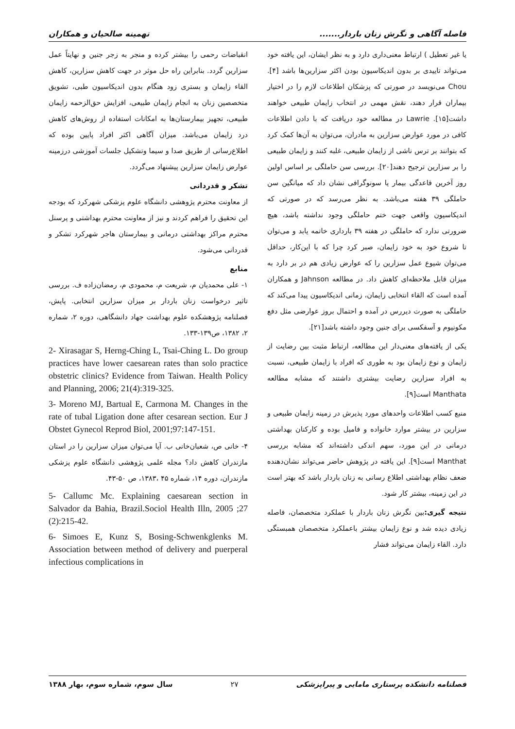فاصله آگاهی و نگرش زنان باردار....... تهمینه صالحیان و همکاران
یا غیر تعطیل ) ارتباط معنی‌داری دارد و به نظر ایشان، این یافته خود می‌تواند تاییدی بر بدون اندیکاسیون بودن اکثر سزارین‌ها باشد [۴]. Chou می‌نویسد در صورتی که پزشکان اطلاعات لازم را در اختیار بیماران قرار دهند، نقش مهمی در انتخاب زایمان طبیعی خواهند داشت[۱۵]. Lawrie در مطالعه خود دریافت که با دادن اطلاعات کافی در مورد عوارض سزارین به مادران، می‌توان به آن‌ها کمک کرد که بتوانند بر ترس ناشی از زایمان طبیعی، غلبه کنند و زایمان طبیعی را بر سزارین ترجیح دهند[۲۰]. بررسی سن حاملگی بر اساس اولین روز آخرین قاعدگی بیمار یا سونوگرافی نشان داد که میانگین سن حاملگی ۳۹ هفته می‌باشد. به نظر می‌رسد که در صورتی که اندیکاسیون واقعی جهت ختم حاملگی وجود نداشته باشد، هیچ ضرورتی ندارد که حاملگی در هفته ۳۹ بارداری خاتمه یابد و می‌توان تا شروع خود به خود زایمان، صبر کرد چرا که با این‌کار، حداقل می‌توان شیوع عمل سزارین را که عوارض زیادی هم در بر دارد به میزان قابل ملاحظه‌ای کاهش داد. در مطالعه Jahnson و همکاران آمده است که القاء انتخابی زایمان، زمانی اندیکاسیون پیدا می‌کند که حاملگی به صورت دیررس در آمده و احتمال بروز عوارضی مثل دفع مکونیوم و آسفکسی برای جنین وجود داشته باشد[۲۱].
یکی از یافته‌های معنی‌دار این مطالعه، ارتباط مثبت بین رضایت از زایمان و نوع زایمان بود به طوری که افراد با زایمان طبیعی، نسبت به افراد سزارین رضایت بیشتری داشتند که مشابه مطالعه Manthata است[۹].
منبع کسب اطلاعات واحدهای مورد پذیرش در زمینه زایمان طبیعی و سزارین در بیشتر موارد خانواده و فامیل بوده و کارکنان بهداشتی درمانی در این مورد، سهم اندکی داشته‌اند که مشابه بررسی Manthat است[۹]. این یافته در پژوهش حاضر می‌تواند نشان‌دهنده ضعف نظام بهداشتی اطلاع رسانی به زنان باردار باشد که بهتر است در این زمینه، بیشتر کار شود.
نتیجه گیری: بین نگرش زنان باردار با عملکرد متخصصان، فاصله زیادی دیده شد و نوع زایمان بیشتر باعملکرد متخصصان همبستگی دارد. القاء زایمان می‌تواند فشار
انقباضات رحمی را بیشتر کرده و منجر به زجر جنین و نهایتاً عمل سزارین گردد. بنابراین راه حل موثر در جهت کاهش سزارین، کاهش القاء زایمان و بستری زود هنگام بدون اندیکاسیون طبی، تشویق متخصصین زنان به انجام زایمان طبیعی، افزایش حق‌الزحمه زایمان طبیعی، تجهیز بیمارستان‌ها به امکانات استفاده از روش‌های کاهش درد زایمان می‌باشد. میزان آگاهی اکثر افراد پایین بوده که اطلاع‌رسانی از طریق صدا و سیما وتشکیل جلسات آموزشی درزمینه عوارض زایمان سزارین پیشنهاد می‌گردد.
تشکر و قدردانی
از معاونت محترم پژوهشی دانشگاه علوم پزشکی شهرکرد که بودجه این تحقیق را فراهم کردند و نیز از معاونت محترم بهداشتی و پرسنل محترم مراکز بهداشتی درمانی و بیمارستان هاجر شهرکرد تشکر و قدردانی می‌شود.
منابع
۱- علی محمدیان م، شریعت م، محمودی م، رمضان‌زاده ف. بررسی تاثیر درخواست زنان باردار بر میزان سزارین انتخابی. پایش، فصلنامه پژوهشکده علوم بهداشت جهاد دانشگاهی، دوره ۲، شماره ۲، ۱۳۸۲، ص۱۳۹-۱۳۳.
2- Xirasagar S, Herng-Ching L, Tsai-Ching L. Do group practices have lower caesarean rates than solo practice obstetric clinics? Evidence from Taiwan. Health Policy and Planning, 2006; 21(4):319-325.
3- Moreno MJ, Bartual E, Carmona M. Changes in the rate of tubal Ligation done after cesarean section. Eur J Obstet Gynecol Reprod Biol, 2001;97:147-151.
۴- خانی ص، شعبان‌خانی ب. آیا می‌توان میزان سزارین را در استان مازندران کاهش داد؟ مجله علمی پژوهشی دانشگاه علوم پزشکی مازندران، دوره ۱۴، شماره ۴۵ ،۱۳۸۳، ص ۵۰-۴۳.
5- Callumc Mc. Explaining caesarean section in Salvador da Bahia, Brazil.Sociol Health Illn, 2005 ;27 (2):215-42.
6- Simoes E, Kunz S, Bosing-Schwenkglenks M. Association between method of delivery and puerperal infectious complications in
فصلنامه دانشکده پرستاری مامایی و پیراپزشکی ۲۷ سال سوم، شماره سوم، بهار ۱۳۸۸